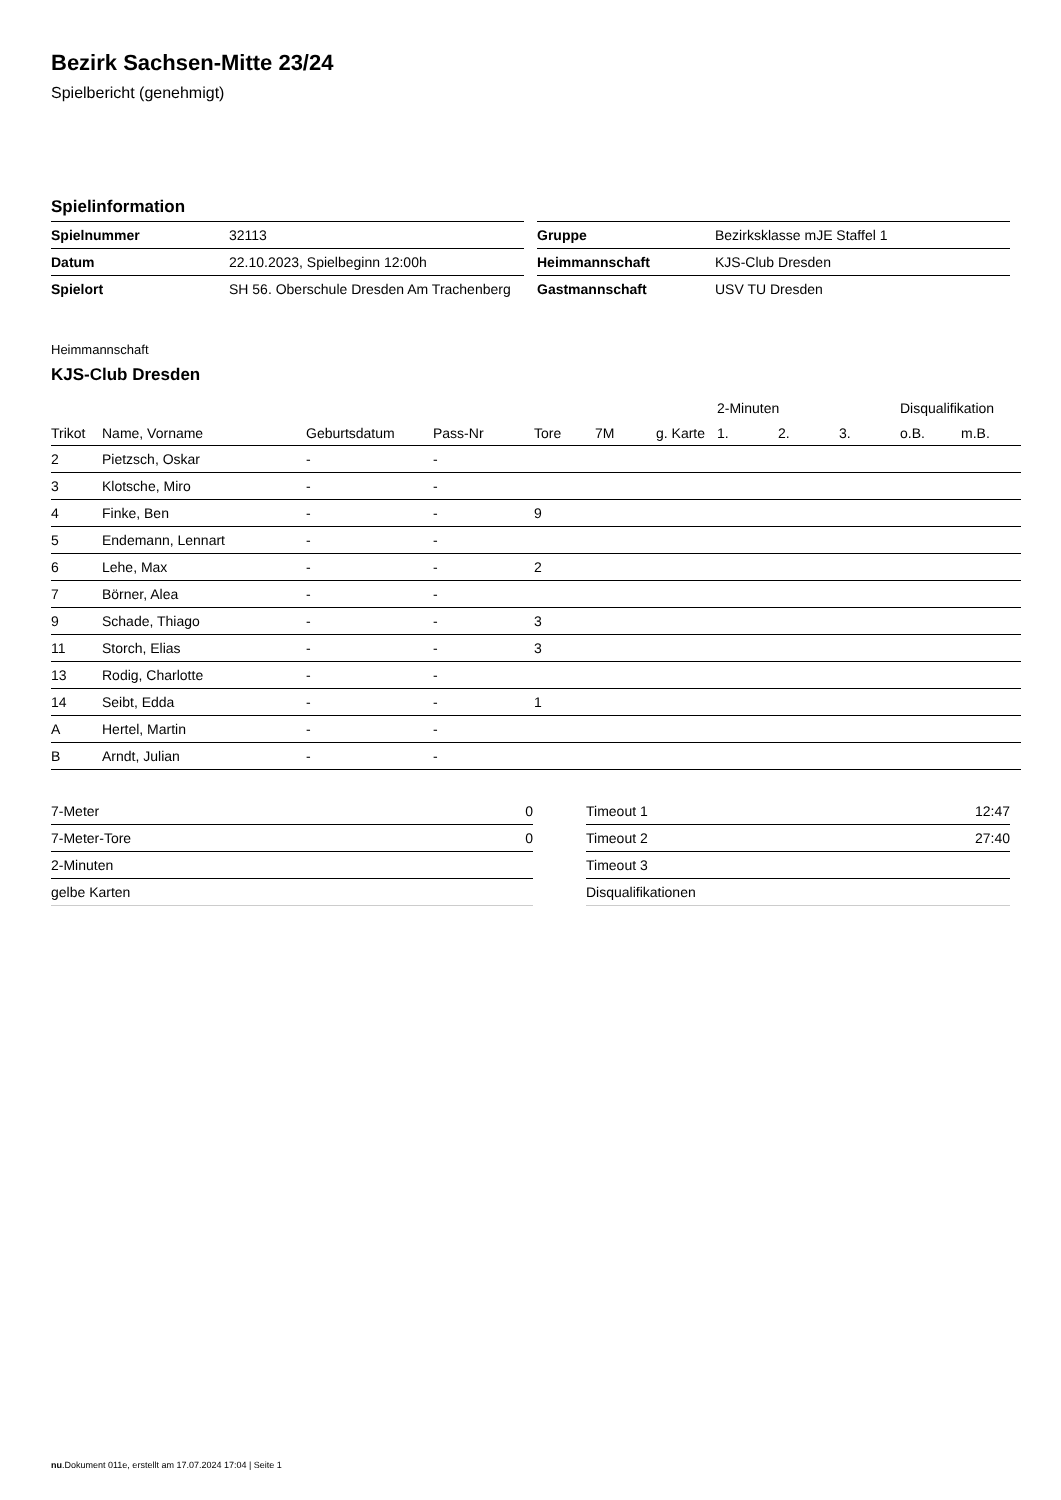Bezirk Sachsen-Mitte 23/24
Spielbericht (genehmigt)
Spielinformation
| Spielnummer | 32113 |
| Datum | 22.10.2023, Spielbeginn 12:00h |
| Spielort | SH 56. Oberschule Dresden Am Trachenberg |
| Gruppe | Bezirksklasse mJE Staffel 1 |
| Heimmannschaft | KJS-Club Dresden |
| Gastmannschaft | USV TU Dresden |
Heimmannschaft
KJS-Club Dresden
| | | | | | | | 2-Minuten | | | Disqualifikation | |
| --- | --- | --- | --- | --- | --- | --- | --- | --- | --- | --- | --- |
| Trikot | Name, Vorname | Geburtsdatum | Pass-Nr | Tore | 7M | g. Karte | 1. | 2. | 3. | o.B. | m.B. |
| 2 | Pietzsch, Oskar | - | - | | | | | | | | |
| 3 | Klotsche, Miro | - | - | | | | | | | | |
| 4 | Finke, Ben | - | - | 9 | | | | | | | |
| 5 | Endemann, Lennart | - | - | | | | | | | | |
| 6 | Lehe, Max | - | - | 2 | | | | | | | |
| 7 | Börner, Alea | - | - | | | | | | | | |
| 9 | Schade, Thiago | - | - | 3 | | | | | | | |
| 11 | Storch, Elias | - | - | 3 | | | | | | | |
| 13 | Rodig, Charlotte | - | - | | | | | | | | |
| 14 | Seibt, Edda | - | - | 1 | | | | | | | |
| A | Hertel, Martin | - | - | | | | | | | | |
| B | Arndt, Julian | - | - | | | | | | | | |
| 7-Meter | 0 |
| 7-Meter-Tore | 0 |
| 2-Minuten | |
| gelbe Karten | |
| Timeout 1 | 12:47 |
| Timeout 2 | 27:40 |
| Timeout 3 | |
| Disqualifikationen | |
nu.Dokument 011e, erstellt am 17.07.2024 17:04 | Seite 1